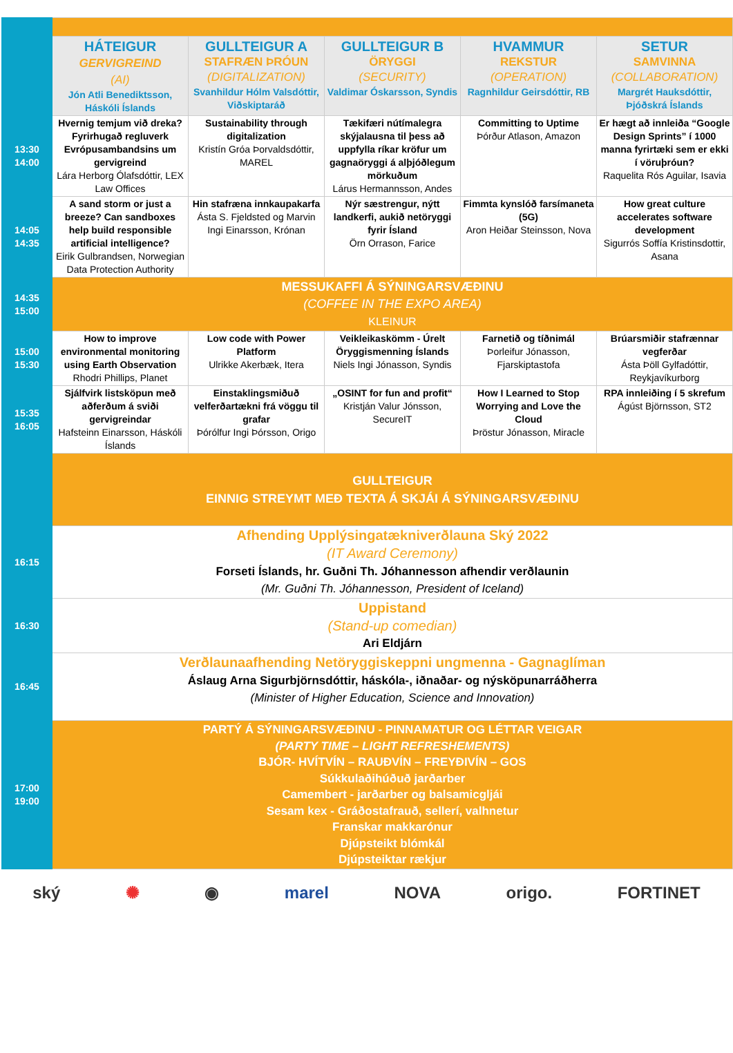| | HÁTEIGUR GERVIGREIND (AI) Jón Atli Benediktsson, Háskóli Íslands | GULLTEIGUR A STAFRÆN ÞRÓUN (DIGITALIZATION) Svanhildur Hólm Valsdóttir, Viðskiptaráð | GULLTEIGUR B ÖRYGGI (SECURITY) Valdimar Óskarsson, Syndis | HVAMMUR REKSTUR (OPERATION) Ragnhildur Geirsdóttir, RB | SETUR SAMVINNA (COLLABORATION) Margrét Hauksdóttir, Þjóðskrá Íslands |
| 13:30 14:00 | Hvernig temjum við dreka? Fyrirhugað regluverk Evrópusambandsins um gervigreind Lára Herborg Ólafsdóttir, LEX Law Offices | Sustainability through digitalization Kristín Gróa Þorvaldsdóttir, MAREL | Tækifæri nútímalegra skýjalausna til þess að uppfylla ríkar kröfur um gagnaöryggi á alþjóðlegum mörkuðum Lárus Hermannsson, Andes | Committing to Uptime Þórður Atlason, Amazon | Er hægt að innleiða “Google Design Sprints” í 1000 manna fyrirtæki sem er ekki í vöruþróun? Raquelita Rós Aguilar, Isavia |
| 14:05 14:35 | A sand storm or just a breeze? Can sandboxes help build responsible artificial intelligence? Eirik Gulbrandsen, Norwegian Data Protection Authority | Hin stafræna innkaupakarfa Ásta S. Fjeldsted og Marvin Ingi Einarsson, Krónan | Nýr sæstrengur, nýtt landkerfi, aukið netöryggi fyrir Ísland Örn Orrason, Farice | Fimmta kynslóð farsímaneta (5G) Aron Heiðar Steinsson, Nova | How great culture accelerates software development Sigurrós Soffía Kristinsdottir, Asana |
| 14:35 15:00 | MESSUKAFFI Á SÝNINGARSVÆÐINU (COFFEE IN THE EXPO AREA) KLEINUR | | | | |
| 15:00 15:30 | How to improve environmental monitoring using Earth Observation Rhodri Phillips, Planet | Low code with Power Platform Ulrikke Akerbæk, Itera | Veikleikaskömm - Úrelt Öryggismenning Íslands Niels Ingi Jónasson, Syndis | Farnetið og tíðnimál Þorleifur Jónasson, Fjarskiptastofa | Brúarsmiðir stafrænnar vegferðar Ásta Þöll Gylfadóttir, Reykjavíkurborg |
| 15:35 16:05 | Sjálfvirk listsköpun með aðferðum á sviði gervigreindar Hafsteinn Einarsson, Háskóli Íslands | Einstaklingsmiðuð velferðartækni frá vöggu til grafar Þórólfur Ingi Þórsson, Origo | „OSINT for fun and profit“ Kristján Valur Jónsson, SecureIT | How I Learned to Stop Worrying and Love the Cloud Þröstur Jónasson, Miracle | RPA innleiðing í 5 skrefum Ágúst Björnsson, ST2 |
| | GULLTEIGUR EINNIG STREYMT MEÐ TEXTA Á SKJÁI Á SÝNINGARSVÆÐINU | | | | |
| 16:15 | Afhending Upplýsingatækniverðlauna Ský 2022 (IT Award Ceremony) Forseti Íslands, hr. Guðni Th. Jóhannesson afhendir verðlaunin (Mr. Guðni Th. Jóhannesson, President of Iceland) | | | | |
| 16:30 | Uppistand (Stand-up comedian) Ari Eldjárn | | | | |
| 16:45 | Verðlaunaafhending Netöryggiskeppni ungmenna - Gagnaglíman Áslaug Arna Sigurbjörnsdóttir, háskóla-, iðnaðar- og nýsköpunarráðherra (Minister of Higher Education, Science and Innovation) | | | | |
| 17:00 19:00 | PARTÝ Á SÝNINGARSVÆÐINU - PINNAMATUR OG LÉTTAR VEIGAR (PARTY TIME – LIGHT REFRESHEMENTS) BJÓR- HVÍTVÍN – RAUÐVÍN – FREYÐIVÍN – GOS Súkkulaðihúðuð jarðarber Camembert - jarðarber og balsamicgljái Sesam kex - Gráðostafrauð, sellerí, valhnetur Franskar makkarónur Djúpsteikt blómkál Djúpsteiktar rækjur | | | | |
ský ✺ ◉ marel NOVA origo. FORTINET